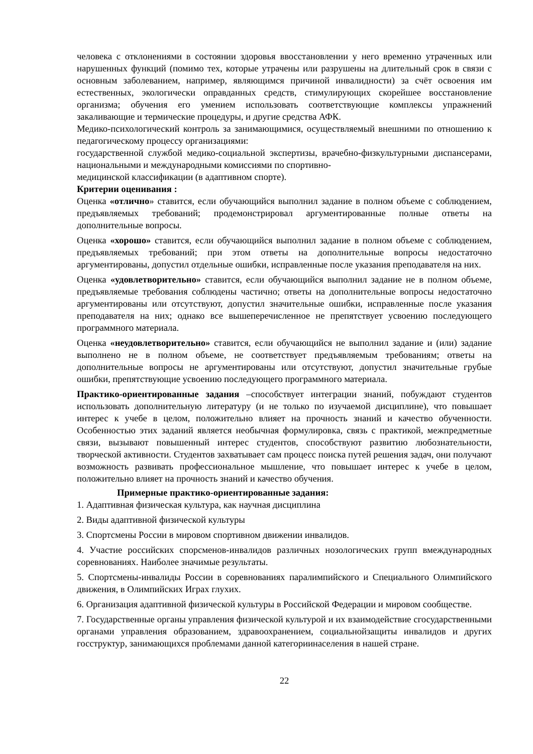человека с отклонениями в состоянии здоровья ввосстановлении у него временно утраченных или нарушенных функций (помимо тех, которые утрачены или разрушены на длительный срок в связи с основным заболеванием, например, являющимся причиной инвалидности) за счёт освоения им естественных, экологически оправданных средств, стимулирующих скорейшее восстановление организма; обучения его умением использовать соответствующие комплексы упражнений закаливающие и термические процедуры, и другие средства АФК.
Медико-психологический контроль за занимающимися, осуществляемый внешними по отношению к педагогическому процессу организациями:
государственной службой медико-социальной экспертизы, врачебно-физкультурными диспансерами, национальными и международными комиссиями по спортивно-
медицинской классификации (в адаптивном спорте).
Критерии оценивания :
Оценка «отлично» ставится, если обучающийся выполнил задание в полном объеме с соблюдением, предъявляемых требований; продемонстрировал аргументированные полные ответы на дополнительные вопросы.
Оценка «хорошо» ставится, если обучающийся выполнил задание в полном объеме с соблюдением, предъявляемых требований; при этом ответы на дополнительные вопросы недостаточно аргументированы, допустил отдельные ошибки, исправленные после указания преподавателя на них.
Оценка «удовлетворительно» ставится, если обучающийся выполнил задание не в полном объеме, предъявляемые требования соблюдены частично; ответы на дополнительные вопросы недостаточно аргументированы или отсутствуют, допустил значительные ошибки, исправленные после указания преподавателя на них; однако все вышеперечисленное не препятствует усвоению последующего программного материала.
Оценка «неудовлетворительно» ставится, если обучающийся не выполнил задание и (или) задание выполнено не в полном объеме, не соответствует предъявляемым требованиям; ответы на дополнительные вопросы не аргументированы или отсутствуют, допустил значительные грубые ошибки, препятствующие усвоению последующего программного материала.
Практико-ориентированные задания –способствует интеграции знаний, побуждают студентов использовать дополнительную литературу (и не только по изучаемой дисциплине), что повышает интерес к учебе в целом, положительно влияет на прочность знаний и качество обученности. Особенностью этих заданий является необычная формулировка, связь с практикой, межпредметные связи, вызывают повышенный интерес студентов, способствуют развитию любознательности, творческой активности. Студентов захватывает сам процесс поиска путей решения задач, они получают возможность развивать профессиональное мышление, что повышает интерес к учебе в целом, положительно влияет на прочность знаний и качество обучения.
Примерные практико-ориентированные задания:
1. Адаптивная физическая культура, как научная дисциплина
2. Виды адаптивной физической культуры
3. Спортсмены России в мировом спортивном движении инвалидов.
4. Участие российских спорсменов-инвалидов различных нозологических групп вмеждународных соревнованиях. Наиболее значимые результаты.
5. Спортсмены-инвалиды России в соревнованиях паралимпийского и Специального Олимпийского движения, в Олимпийских Играх глухих.
6. Организация адаптивной физической культуры в Российской Федерации и мировом сообществе.
7. Государственные органы управления физической культурой и их взаимодействие сгосударственными органами управления образованием, здравоохранением, социальнойзащиты инвалидов и других госструктур, занимающихся проблемами данной категориинаселения в нашей стране.
22